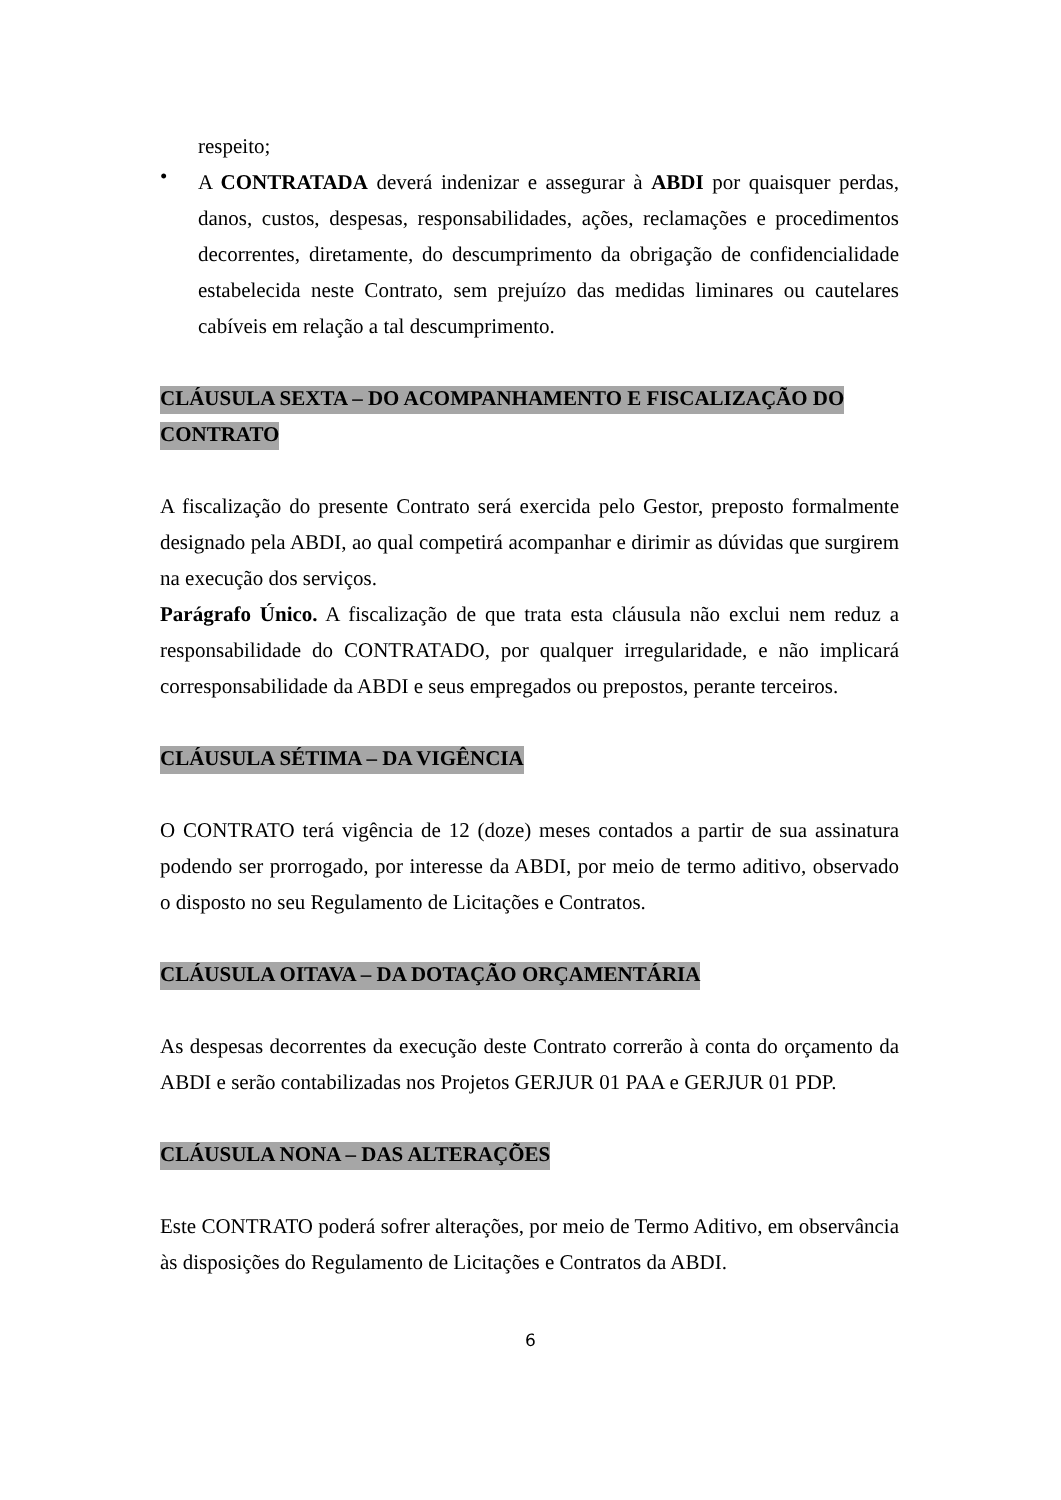respeito;
•
A CONTRATADA deverá indenizar e assegurar à ABDI por quaisquer perdas, danos, custos, despesas, responsabilidades, ações, reclamações e procedimentos decorrentes, diretamente, do descumprimento da obrigação de confidencialidade estabelecida neste Contrato, sem prejuízo das medidas liminares ou cautelares cabíveis em relação a tal descumprimento.
CLÁUSULA SEXTA – DO ACOMPANHAMENTO E FISCALIZAÇÃO DO CONTRATO
A fiscalização do presente Contrato será exercida pelo Gestor, preposto formalmente designado pela ABDI, ao qual competirá acompanhar e dirimir as dúvidas que surgirem na execução dos serviços.
Parágrafo Único. A fiscalização de que trata esta cláusula não exclui nem reduz a responsabilidade do CONTRATADO, por qualquer irregularidade, e não implicará corresponsabilidade da ABDI e seus empregados ou prepostos, perante terceiros.
CLÁUSULA SÉTIMA – DA VIGÊNCIA
O CONTRATO terá vigência de 12 (doze) meses contados a partir de sua assinatura podendo ser prorrogado, por interesse da ABDI, por meio de termo aditivo, observado o disposto no seu Regulamento de Licitações e Contratos.
CLÁUSULA OITAVA – DA DOTAÇÃO ORÇAMENTÁRIA
As despesas decorrentes da execução deste Contrato correrão à conta do orçamento da ABDI e serão contabilizadas nos Projetos GERJUR 01 PAA e GERJUR 01 PDP.
CLÁUSULA NONA – DAS ALTERAÇÕES
Este CONTRATO poderá sofrer alterações, por meio de Termo Aditivo, em observância às disposições do Regulamento de Licitações e Contratos da ABDI.
6